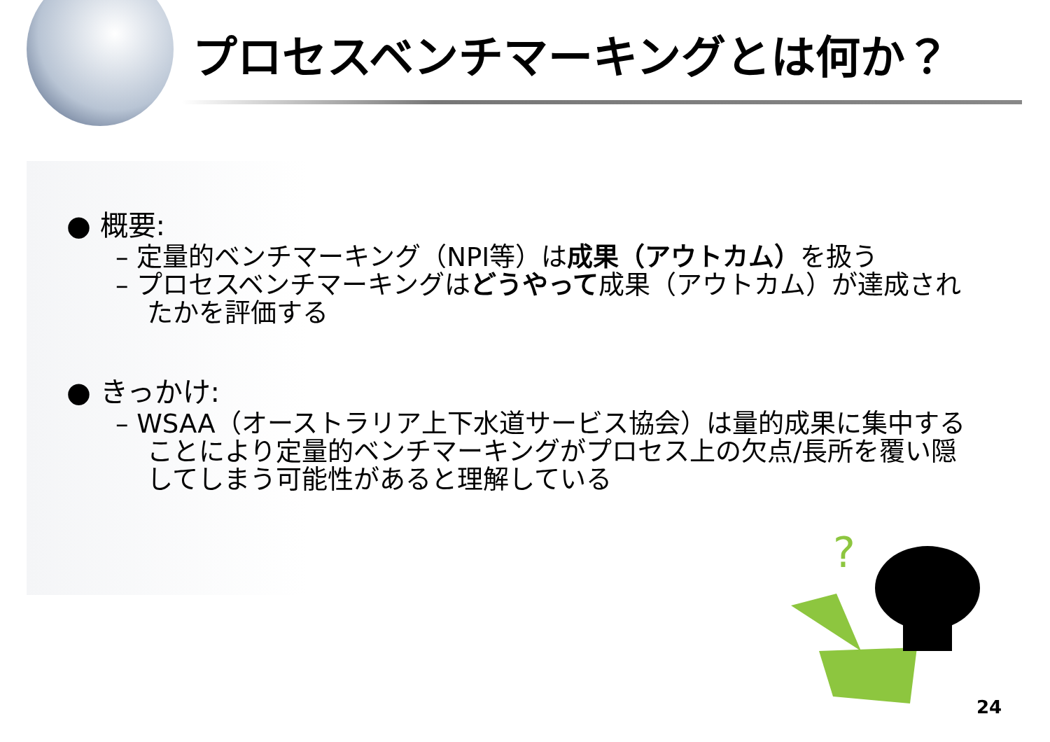プロセスベンチマーキングとは何か？
● 概要:
– 定量的ベンチマーキング（NPI等）は成果（アウトカム）を扱う
– プロセスベンチマーキングはどうやって成果（アウトカム）が達成されたかを評価する
● きっかけ:
– WSAA（オーストラリア上下水道サービス協会）は量的成果に集中することにより定量的ベンチマーキングがプロセス上の欠点/長所を覆い隠してしまう可能性があると理解している
?
24